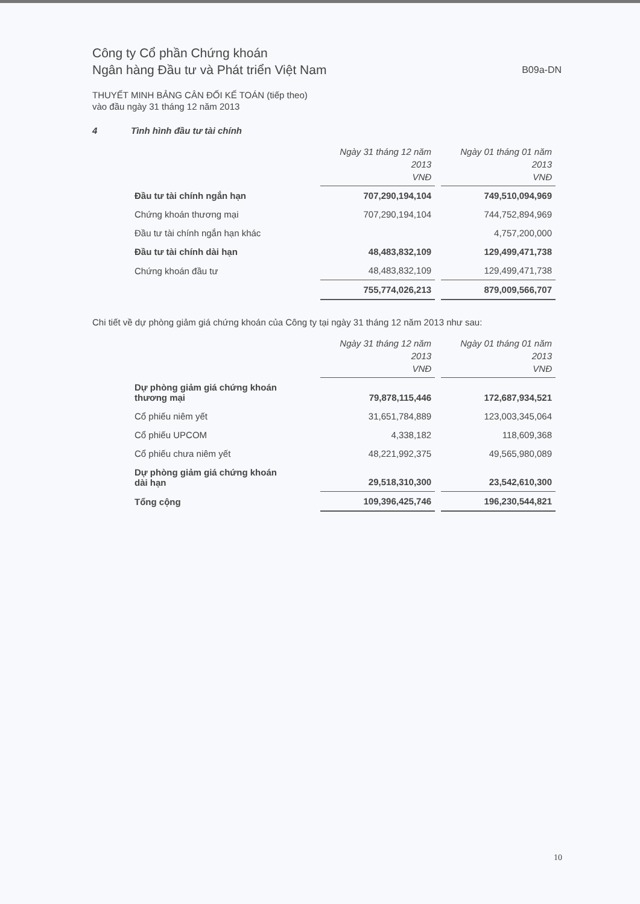Công ty Cổ phần Chứng khoán
Ngân hàng Đầu tư và Phát triển Việt Nam
B09a-DN
THUYẾT MINH BẢNG CÂN ĐỐI KẾ TOÁN (tiếp theo)
vào đầu ngày 31 tháng 12 năm 2013
4 Tình hình đầu tư tài chính
| | Ngày 31 tháng 12 năm 2013 VNĐ | Ngày 01 tháng 01 năm 2013 VNĐ |
| Đầu tư tài chính ngắn hạn | 707,290,194,104 | 749,510,094,969 |
| Chứng khoán thương mại | 707,290,194,104 | 744,752,894,969 |
| Đầu tư tài chính ngắn hạn khác | | 4,757,200,000 |
| Đầu tư tài chính dài hạn | 48,483,832,109 | 129,499,471,738 |
| Chứng khoán đầu tư | 48,483,832,109 | 129,499,471,738 |
| | 755,774,026,213 | 879,009,566,707 |
Chi tiết về dự phòng giảm giá chứng khoán của Công ty tại ngày 31 tháng 12 năm 2013 như sau:
| | Ngày 31 tháng 12 năm 2013 VNĐ | Ngày 01 tháng 01 năm 2013 VNĐ |
| Dự phòng giảm giá chứng khoán thương mại | 79,878,115,446 | 172,687,934,521 |
| Cổ phiếu niêm yết | 31,651,784,889 | 123,003,345,064 |
| Cổ phiếu UPCOM | 4,338,182 | 118,609,368 |
| Cổ phiếu chưa niêm yết | 48,221,992,375 | 49,565,980,089 |
| Dự phòng giảm giá chứng khoán dài hạn | 29,518,310,300 | 23,542,610,300 |
| Tổng cộng | 109,396,425,746 | 196,230,544,821 |
10